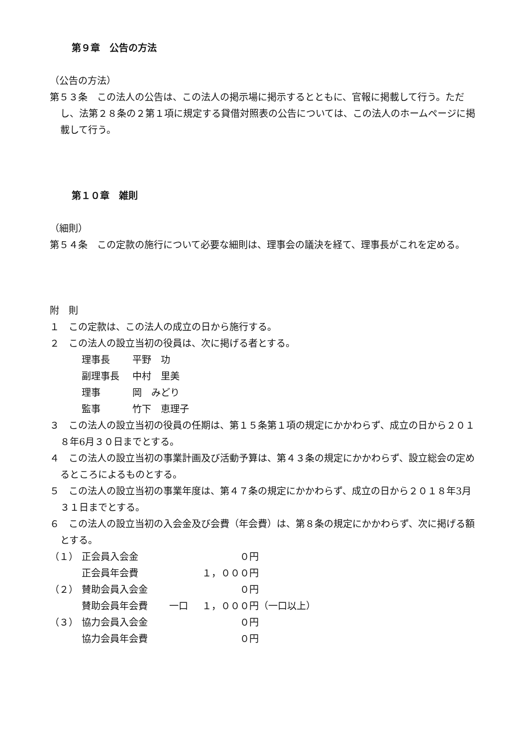第９章　公告の方法
（公告の方法）
第５３条　この法人の公告は、この法人の掲示場に掲示するとともに、官報に掲載して行う。ただし、法第２８条の２第１項に規定する貸借対照表の公告については、この法人のホームページに掲載して行う。
第１０章　雑則
（細則）
第５４条　この定款の施行について必要な細則は、理事会の議決を経て、理事長がこれを定める。
附　則
１　この定款は、この法人の成立の日から施行する。
２　この法人の設立当初の役員は、次に掲げる者とする。
理事長 平野　功
副理事長 中村　里美
理事 岡　みどり
監事 竹下　恵理子
３　この法人の設立当初の役員の任期は、第１５条第１項の規定にかかわらず、成立の日から２０１８年6月３０日までとする。
４　この法人の設立当初の事業計画及び活動予算は、第４３条の規定にかかわらず、設立総会の定めるところによるものとする。
５　この法人の設立当初の事業年度は、第４７条の規定にかかわらず、成立の日から２０１８年3月３１日までとする。
６　この法人の設立当初の入会金及び会費（年会費）は、第８条の規定にかかわらず、次に掲げる額とする。
（１） 正会員入会金 ０円
正会員年会費 １，０００円
（２） 賛助会員入会金 ０円
賛助会員年会費 一口 １，０００円 （一口以上）
（３） 協力会員入会金 ０円
協力会員年会費 ０円